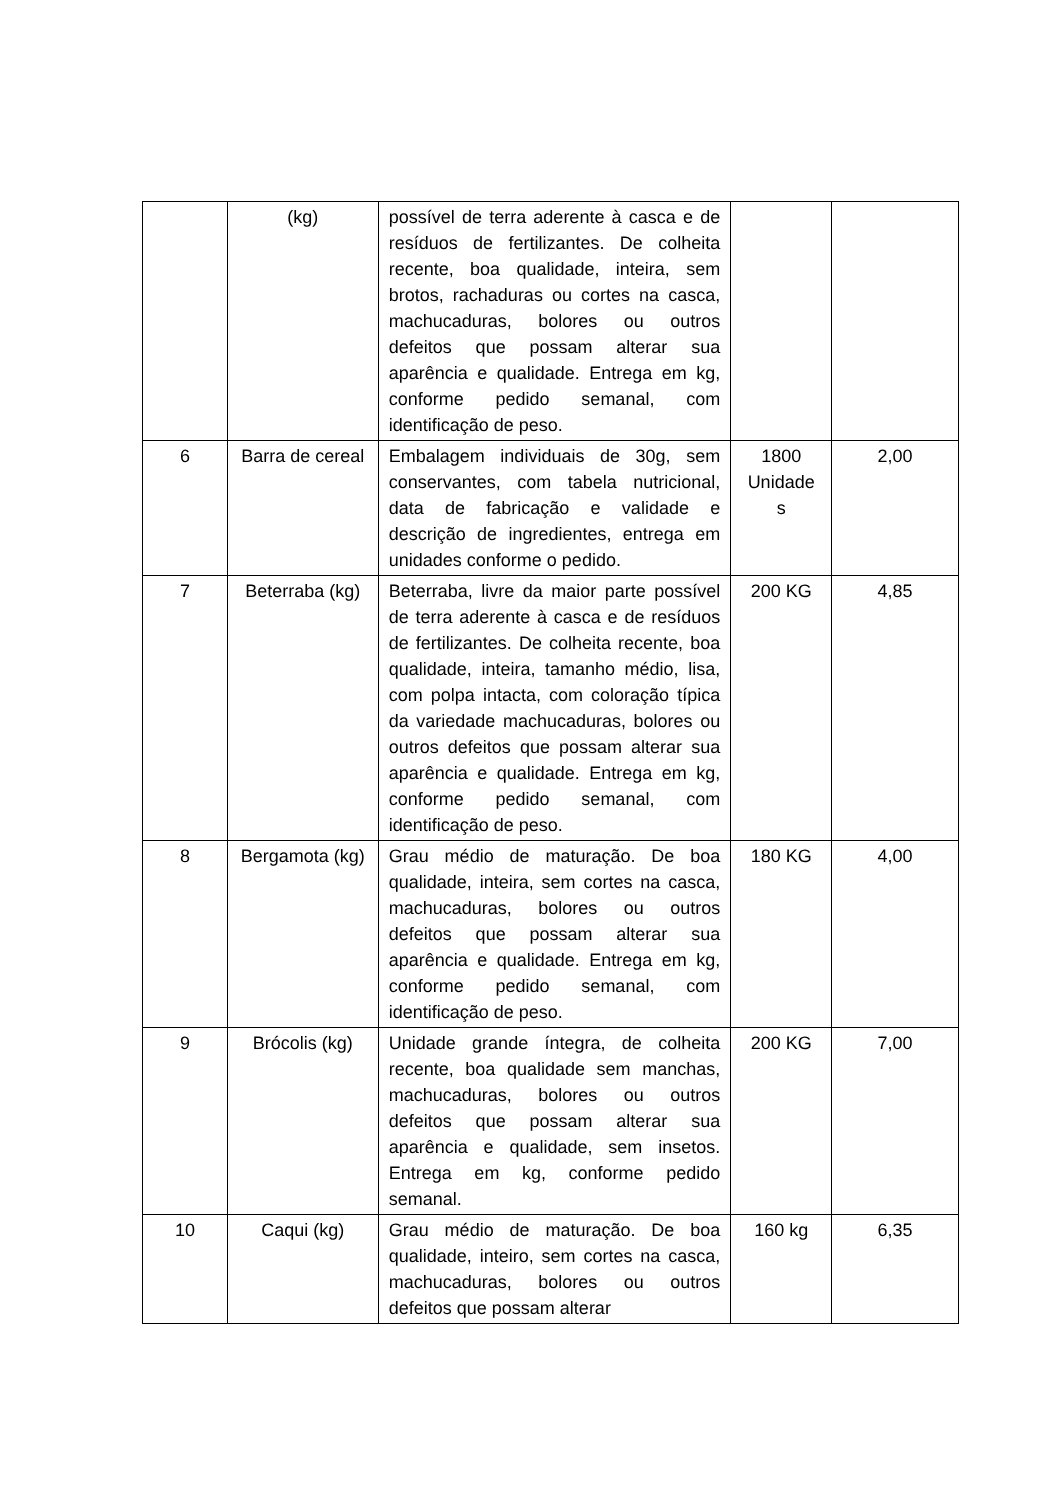| | (kg) | possível de terra aderente à casca e de resíduos de fertilizantes. De colheita recente, boa qualidade, inteira, sem brotos, rachaduras ou cortes na casca, machucaduras, bolores ou outros defeitos que possam alterar sua aparência e qualidade. Entrega em kg, conforme pedido semanal, com identificação de peso. | | |
| 6 | Barra de cereal | Embalagem individuais de 30g, sem conservantes, com tabela nutricional, data de fabricação e validade e descrição de ingredientes, entrega em unidades conforme o pedido. | 1800 Unidade s | 2,00 |
| 7 | Beterraba (kg) | Beterraba, livre da maior parte possível de terra aderente à casca e de resíduos de fertilizantes. De colheita recente, boa qualidade, inteira, tamanho médio, lisa, com polpa intacta, com coloração típica da variedade machucaduras, bolores ou outros defeitos que possam alterar sua aparência e qualidade. Entrega em kg, conforme pedido semanal, com identificação de peso. | 200 KG | 4,85 |
| 8 | Bergamota (kg) | Grau médio de maturação. De boa qualidade, inteira, sem cortes na casca, machucaduras, bolores ou outros defeitos que possam alterar sua aparência e qualidade. Entrega em kg, conforme pedido semanal, com identificação de peso. | 180 KG | 4,00 |
| 9 | Brócolis (kg) | Unidade grande íntegra, de colheita recente, boa qualidade sem manchas, machucaduras, bolores ou outros defeitos que possam alterar sua aparência e qualidade, sem insetos. Entrega em kg, conforme pedido semanal. | 200 KG | 7,00 |
| 10 | Caqui (kg) | Grau médio de maturação. De boa qualidade, inteiro, sem cortes na casca, machucaduras, bolores ou outros defeitos que possam alterar | 160 kg | 6,35 |